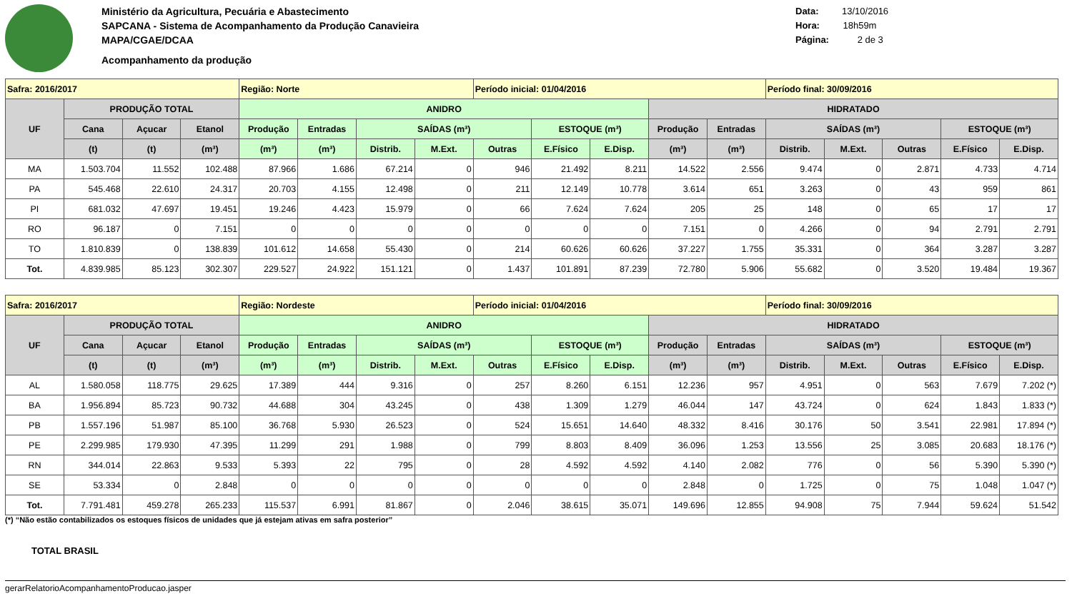Ministério da Agricultura, Pecuária e Abastecimento
SAPCANA - Sistema de Acompanhamento da Produção Canavieira
MAPA/CGAE/DCAA
Acompanhamento da produção
Data: 13/10/2016
Hora: 18h59m
Página: 2 de 3
| Safra: 2016/2017 | | | | Região: Norte | | | | Período inicial: 01/04/2016 | | | | | Período final: 30/09/2016 | | | | |
| UF | PRODUÇÃO TOTAL | | | ANIDRO | | | | | | | HIDRATADO | | | | | | |
| | Cana | Açucar | Etanol | Produção | Entradas | SAÍDAS (m³) | | | ESTOQUE (m³) | | Produção | Entradas | SAÍDAS (m³) | | | ESTOQUE (m³) | |
| | (t) | (t) | (m³) | (m³) | (m³) | Distrib. | M.Ext. | Outras | E.Físico | E.Disp. | (m³) | (m³) | Distrib. | M.Ext. | Outras | E.Físico | E.Disp. |
| MA | 1.503.704 | 11.552 | 102.488 | 87.966 | 1.686 | 67.214 | 0 | 946 | 21.492 | 8.211 | 14.522 | 2.556 | 9.474 | 0 | 2.871 | 4.733 | 4.714 |
| PA | 545.468 | 22.610 | 24.317 | 20.703 | 4.155 | 12.498 | 0 | 211 | 12.149 | 10.778 | 3.614 | 651 | 3.263 | 0 | 43 | 959 | 861 |
| PI | 681.032 | 47.697 | 19.451 | 19.246 | 4.423 | 15.979 | 0 | 66 | 7.624 | 7.624 | 205 | 25 | 148 | 0 | 65 | 17 | 17 |
| RO | 96.187 | 0 | 7.151 | 0 | 0 | 0 | 0 | 0 | 0 | 0 | 7.151 | 0 | 4.266 | 0 | 94 | 2.791 | 2.791 |
| TO | 1.810.839 | 0 | 138.839 | 101.612 | 14.658 | 55.430 | 0 | 214 | 60.626 | 60.626 | 37.227 | 1.755 | 35.331 | 0 | 364 | 3.287 | 3.287 |
| Tot. | 4.839.985 | 85.123 | 302.307 | 229.527 | 24.922 | 151.121 | 0 | 1.437 | 101.891 | 87.239 | 72.780 | 5.906 | 55.682 | 0 | 3.520 | 19.484 | 19.367 |
| Safra: 2016/2017 | | | | Região: Nordeste | | | | Período inicial: 01/04/2016 | | | | | Período final: 30/09/2016 | | | | |
| UF | PRODUÇÃO TOTAL | | | ANIDRO | | | | | | | HIDRATADO | | | | | | |
| | Cana | Açucar | Etanol | Produção | Entradas | SAÍDAS (m³) | | | ESTOQUE (m³) | | Produção | Entradas | SAÍDAS (m³) | | | ESTOQUE (m³) | |
| | (t) | (t) | (m³) | (m³) | (m³) | Distrib. | M.Ext. | Outras | E.Físico | E.Disp. | (m³) | (m³) | Distrib. | M.Ext. | Outras | E.Físico | E.Disp. |
| AL | 1.580.058 | 118.775 | 29.625 | 17.389 | 444 | 9.316 | 0 | 257 | 8.260 | 6.151 | 12.236 | 957 | 4.951 | 0 | 563 | 7.679 | 7.202 (*) |
| BA | 1.956.894 | 85.723 | 90.732 | 44.688 | 304 | 43.245 | 0 | 438 | 1.309 | 1.279 | 46.044 | 147 | 43.724 | 0 | 624 | 1.843 | 1.833 (*) |
| PB | 1.557.196 | 51.987 | 85.100 | 36.768 | 5.930 | 26.523 | 0 | 524 | 15.651 | 14.640 | 48.332 | 8.416 | 30.176 | 50 | 3.541 | 22.981 | 17.894 (*) |
| PE | 2.299.985 | 179.930 | 47.395 | 11.299 | 291 | 1.988 | 0 | 799 | 8.803 | 8.409 | 36.096 | 1.253 | 13.556 | 25 | 3.085 | 20.683 | 18.176 (*) |
| RN | 344.014 | 22.863 | 9.533 | 5.393 | 22 | 795 | 0 | 28 | 4.592 | 4.592 | 4.140 | 2.082 | 776 | 0 | 56 | 5.390 | 5.390 (*) |
| SE | 53.334 | 0 | 2.848 | 0 | 0 | 0 | 0 | 0 | 0 | 0 | 2.848 | 0 | 1.725 | 0 | 75 | 1.048 | 1.047 (*) |
| Tot. | 7.791.481 | 459.278 | 265.233 | 115.537 | 6.991 | 81.867 | 0 | 2.046 | 38.615 | 35.071 | 149.696 | 12.855 | 94.908 | 75 | 7.944 | 59.624 | 51.542 |
(*) “Não estão contabilizados os estoques físicos de unidades que já estejam ativas em safra posterior”
TOTAL BRASIL
gerarRelatorioAcompanhamentoProducao.jasper